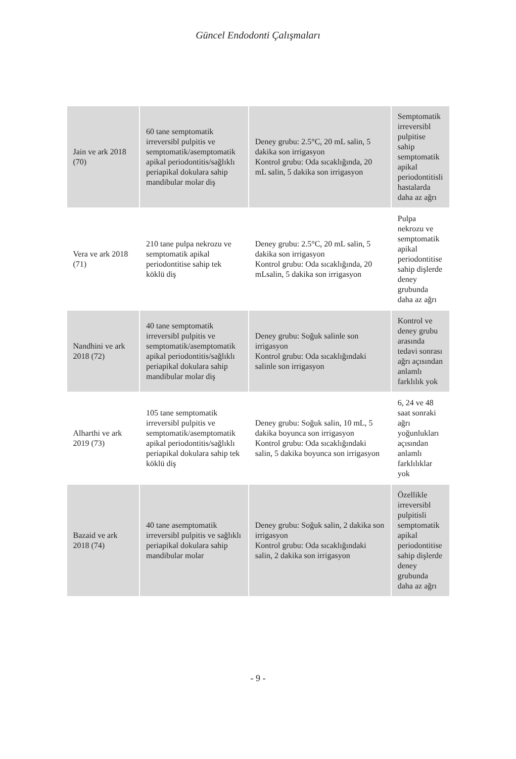Güncel Endodonti Çalışmaları
| Jain ve ark 2018 (70) | 60 tane semptomatik irreversibl pulpitis ve semptomatik/asemptomatik apikal periodontitis/sağlıklı periapikal dokulara sahip mandibular molar diş | Deney grubu: 2.5°C, 20 mL salin, 5 dakika son irrigasyon Kontrol grubu: Oda sıcaklığında, 20 mL salin, 5 dakika son irrigasyon | Semptomatik irreversibl pulpitise sahip semptomatik apikal periodontitisli hastalarda daha az ağrı |
| Vera ve ark 2018 (71) | 210 tane pulpa nekrozu ve semptomatik apikal periodontitise sahip tek köklü diş | Deney grubu: 2.5°C, 20 mL salin, 5 dakika son irrigasyon Kontrol grubu: Oda sıcaklığında, 20 mLsalin, 5 dakika son irrigasyon | Pulpa nekrozu ve semptomatik apikal periodontitise sahip dişlerde deney grubunda daha az ağrı |
| Nandhini ve ark 2018 (72) | 40 tane semptomatik irreversibl pulpitis ve semptomatik/asemptomatik apikal periodontitis/sağlıklı periapikal dokulara sahip mandibular molar diş | Deney grubu: Soğuk salinle son irrigasyon Kontrol grubu: Oda sıcaklığındaki salinle son irrigasyon | Kontrol ve deney grubu arasında tedavi sonrası ağrı açısından anlamlı farklılık yok |
| Alharthi ve ark 2019 (73) | 105 tane semptomatik irreversibl pulpitis ve semptomatik/asemptomatik apikal periodontitis/sağlıklı periapikal dokulara sahip tek köklü diş | Deney grubu: Soğuk salin, 10 mL, 5 dakika boyunca son irrigasyon Kontrol grubu: Oda sıcaklığındaki salin, 5 dakika boyunca son irrigasyon | 6, 24 ve 48 saat sonraki ağrı yoğunlukları açısından anlamlı farklılıklar yok |
| Bazaid ve ark 2018 (74) | 40 tane asemptomatik irreversibl pulpitis ve sağlıklı periapikal dokulara sahip mandibular molar | Deney grubu: Soğuk salin, 2 dakika son irrigasyon Kontrol grubu: Oda sıcaklığındaki salin, 2 dakika son irrigasyon | Özellikle irreversibl pulpitisli semptomatik apikal periodontitise sahip dişlerde deney grubunda daha az ağrı |
- 9 -